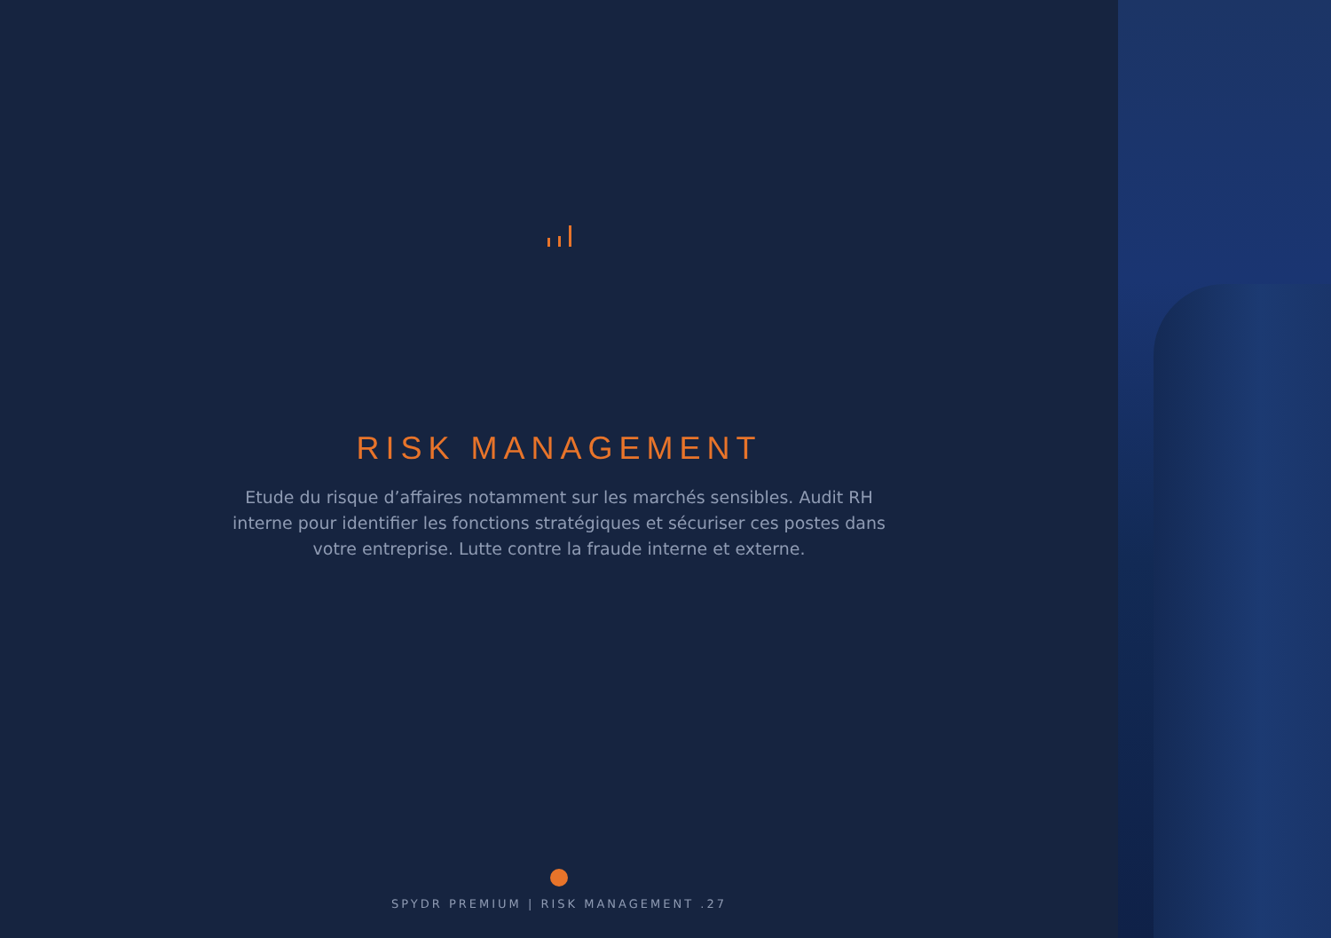RISK MANAGEMENT
Etude du risque d’affaires notamment sur les marchés sensibles. Audit RH interne pour identifier les fonctions stratégiques et sécuriser ces postes dans votre entreprise. Lutte contre la fraude interne et externe.
SPYDR PREMIUM | RISK MANAGEMENT .27